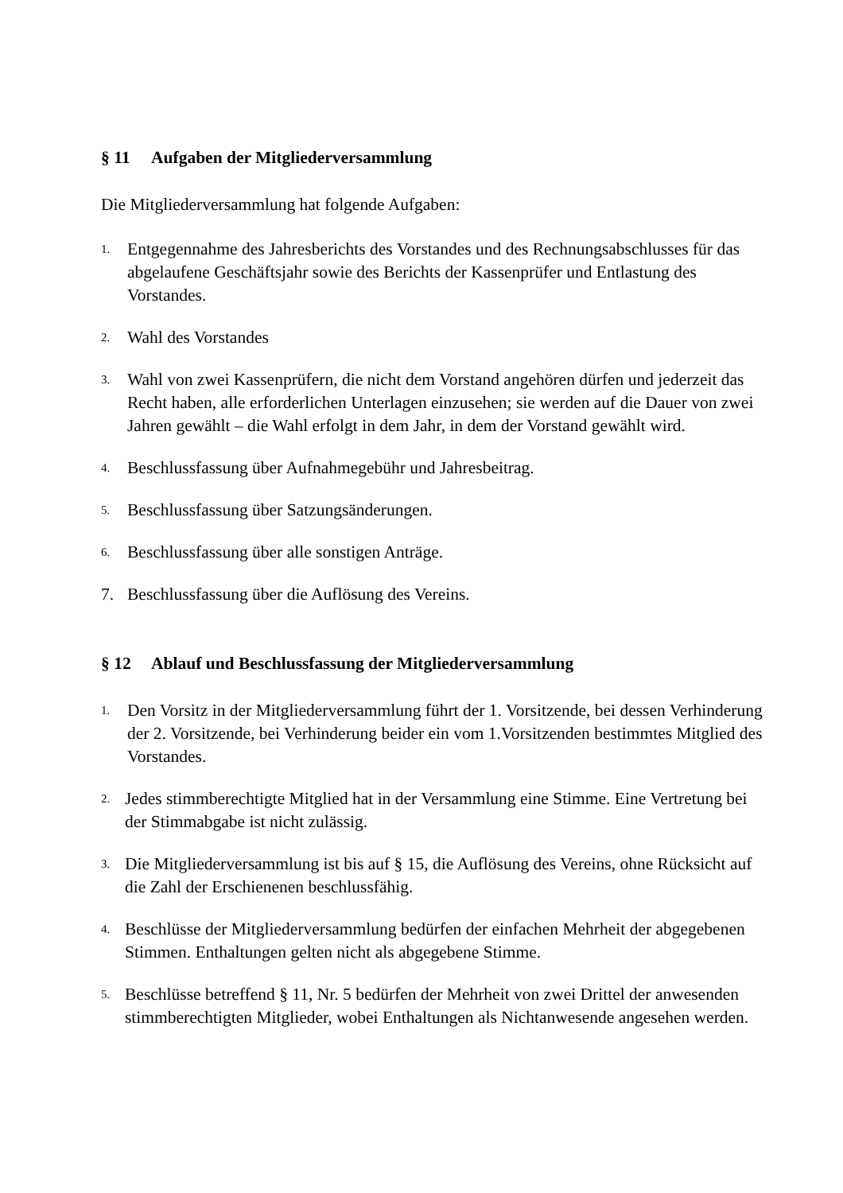§ 11 Aufgaben der Mitgliederversammlung
Die Mitgliederversammlung hat folgende Aufgaben:
1.
Entgegennahme des Jahresberichts des Vorstandes und des Rechnungsabschlusses für das abgelaufene Geschäftsjahr sowie des Berichts der Kassenprüfer und Entlastung des Vorstandes.
2.
Wahl des Vorstandes
3.
Wahl von zwei Kassenprüfern, die nicht dem Vorstand angehören dürfen und jederzeit das Recht haben, alle erforderlichen Unterlagen einzusehen; sie werden auf die Dauer von zwei Jahren gewählt – die Wahl erfolgt in dem Jahr, in dem der Vorstand gewählt wird.
4.
Beschlussfassung über Aufnahmegebühr und Jahresbeitrag.
5.
Beschlussfassung über Satzungsänderungen.
6.
Beschlussfassung über alle sonstigen Anträge.
7. Beschlussfassung über die Auflösung des Vereins.
§ 12 Ablauf und Beschlussfassung der Mitgliederversammlung
1.
Den Vorsitz in der Mitgliederversammlung führt der 1. Vorsitzende, bei dessen Verhinderung der 2. Vorsitzende, bei Verhinderung beider ein vom 1.Vorsitzenden bestimmtes Mitglied des Vorstandes.
2.
Jedes stimmberechtigte Mitglied hat in der Versammlung eine Stimme. Eine Vertretung bei der Stimmabgabe ist nicht zulässig.
3.
Die Mitgliederversammlung ist bis auf § 15, die Auflösung des Vereins, ohne Rücksicht auf die Zahl der Erschienenen beschlussfähig.
4.
Beschlüsse der Mitgliederversammlung bedürfen der einfachen Mehrheit der abgegebenen Stimmen. Enthaltungen gelten nicht als abgegebene Stimme.
5.
Beschlüsse betreffend § 11, Nr. 5 bedürfen der Mehrheit von zwei Drittel der anwesenden stimmberechtigten Mitglieder, wobei Enthaltungen als Nichtanwesende angesehen werden.